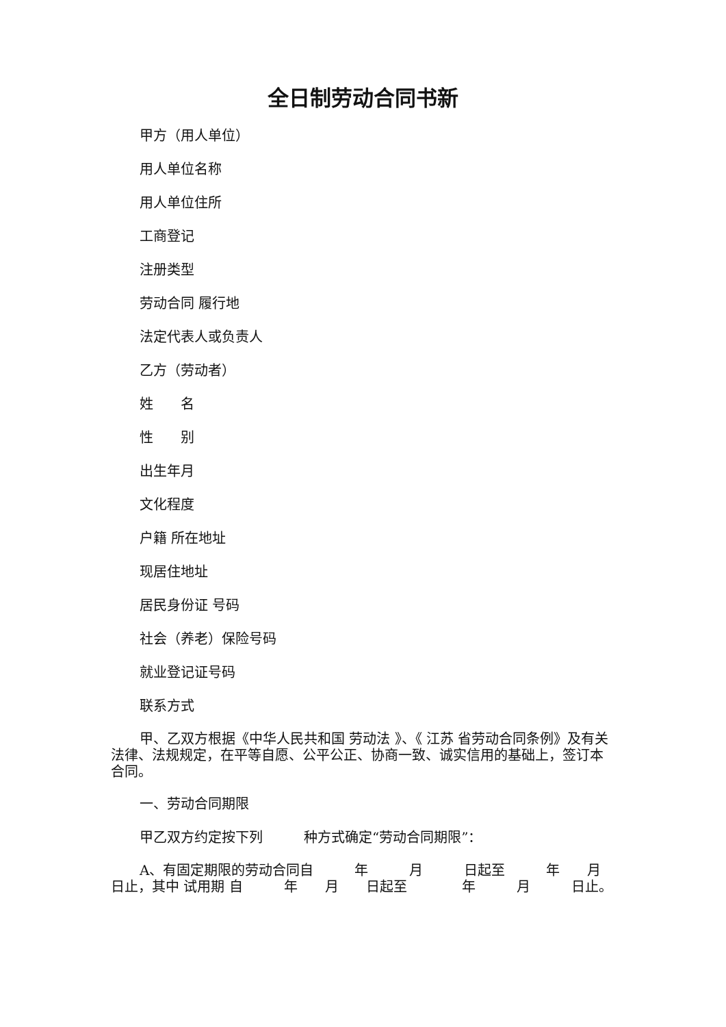全日制劳动合同书新
甲方（用人单位）
用人单位名称
用人单位住所
工商登记
注册类型
劳动合同 履行地
法定代表人或负责人
乙方（劳动者）
姓　　名
性　　别
出生年月
文化程度
户籍 所在地址
现居住地址
居民身份证 号码
社会（养老）保险号码
就业登记证号码
联系方式
甲、乙双方根据《中华人民共和国 劳动法 》、《 江苏 省劳动合同条例》及有关法律、法规规定，在平等自愿、公平公正、协商一致、诚实信用的基础上，签订本合同。
一、劳动合同期限
甲乙双方约定按下列　　　种方式确定“劳动合同期限”：
A、有固定期限的劳动合同自　　　年　　　月　　　日起至　　　年　　月　　日止，其中 试用期 自　　　年　　月　　日起至　　　　年　　　月　　　日止。